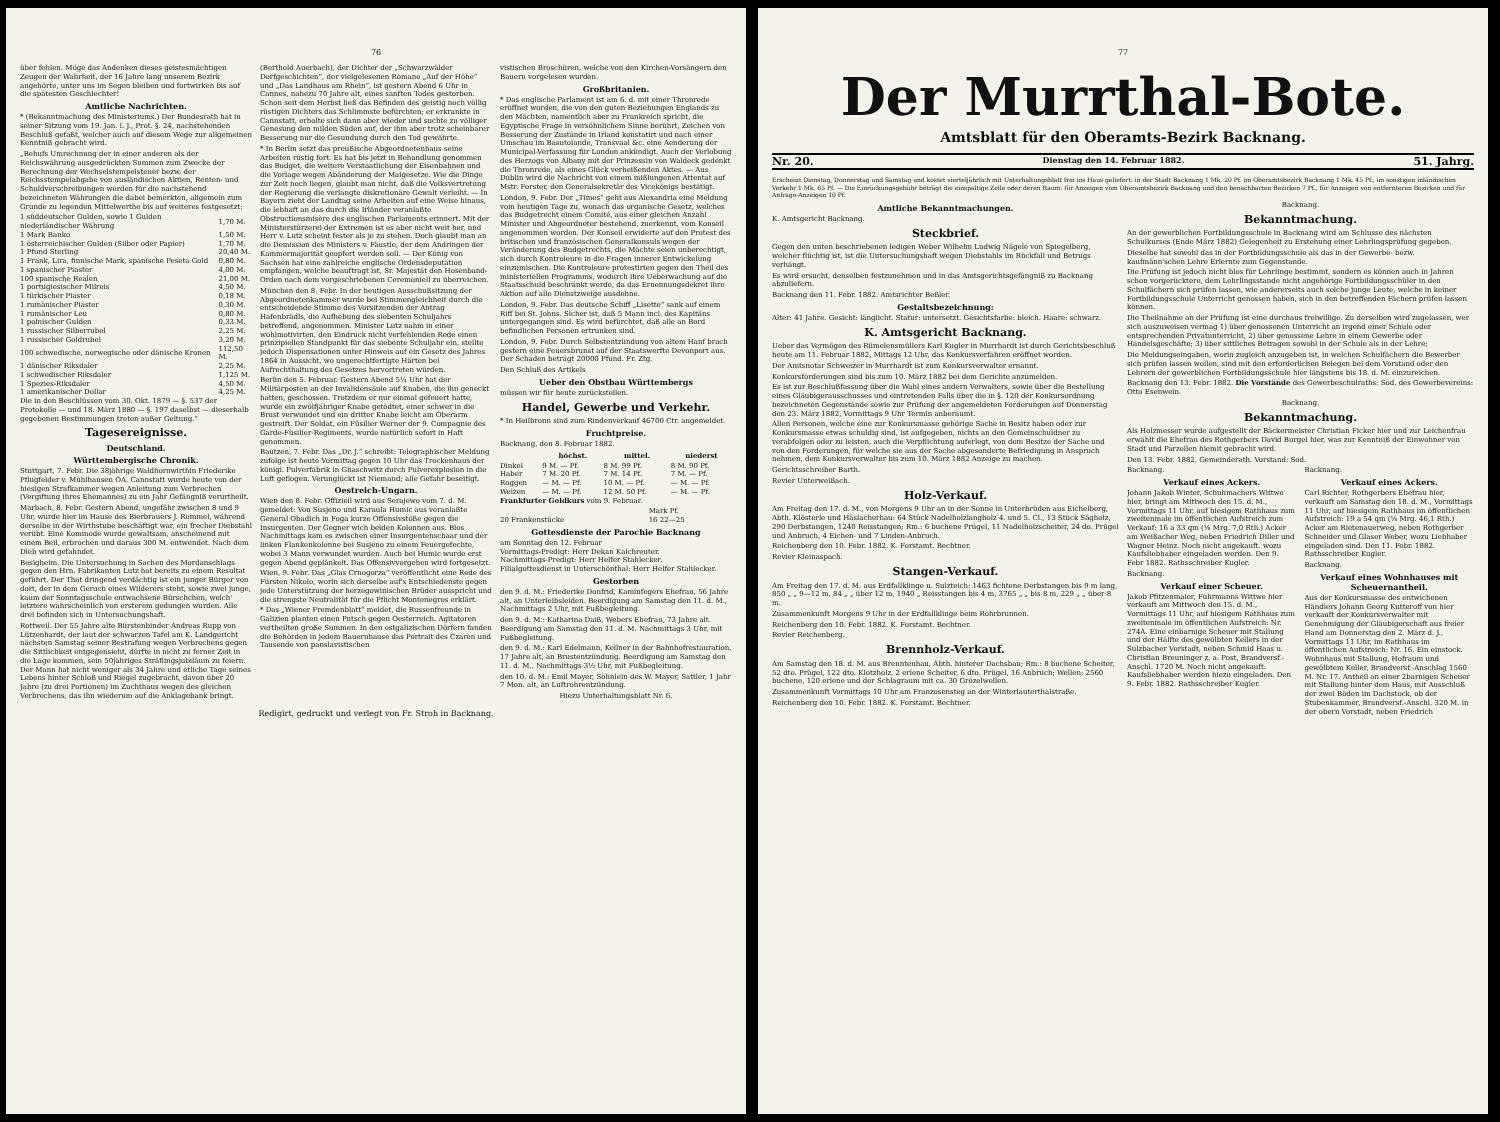76
über fehlen. Möge das Andenken dieses geistesmächtigen Zeugen der Wahrheit, der 16 Jahre lang unserem Bezirk angehörte, unter uns im Segen bleiben und fortwirken bis auf die spätesten Geschlechter!
Amtliche Nachrichten.
* (Bekanntmachung des Ministeriums.) Der Bundesrath hat in seiner Sitzung vom 19. Jan. l. J., Prot. §. 24, nachstehenden Beschluß gefaßt, welcher auch auf diesem Wege zur allgemeinen Kenntniß gebracht wird.
„Behufs Umrechnung der in einer anderen als der Reichswährung ausgedrückten Summen zum Zwecke der Berechnung der Wechselstempelsteuer bezw. der Reichsstempelabgabe von ausländischen Aktien, Renten- und Schuldverschreibungen werden für die nachstehend bezeichneten Währungen die dabei bemerkten, allgemein zum Grunde zu legenden Mittelwerthe bis auf weiteres festgesetzt:
| 1 süddeutscher Gulden, sowie 1 Gulden niederländischer Währung | 1,70 M. |
| 1 Mark Banko | 1,50 M. |
| 1 österreichischer Gulden (Silber oder Papier) | 1,70 M. |
| 1 Pfund Sterling | 20,40 M. |
| 1 Frank, Lira, finnische Mark, spanische Peseta Gold | 0,80 M. |
| 1 spanischer Piaster | 4,00 M. |
| 100 spanische Realen | 21,00 M. |
| 1 portugiesischer Milreis | 4,50 M. |
| 1 türkischer Piaster | 0,18 M. |
| 1 rumänischer Piaster | 0,30 M. |
| 1 rumänischer Leu | 0,80 M. |
| 1 polnischer Gulden | 0,33 M. |
| 1 russischer Silberrubel | 2,25 M. |
| 1 russischer Goldrubel | 3,20 M. |
| 100 schwedische, norwegische oder dänische Kronen | 112,50 M. |
| 1 dänischer Riksdaler | 2,25 M. |
| 1 schwedischer Riksdaler | 1,125 M. |
| 1 Spezies-Riksdaler | 4,50 M. |
| 1 amerikanischer Dollar | 4,25 M. |
Die in den Beschlüssen vom 30. Okt. 1879 — §. 537 der Protokolle — und 18. März 1880 — §. 197 daselbst — dieserhalb gegebenen Bestimmungen treten außer Geltung.“
Tagesereignisse.
Deutschland.
Württembergische Chronik.
Stuttgart, 7. Febr. Die 38jährige Waldhornwirthin Friederike Pflugfelder v. Mühlhausen OA. Cannstatt wurde heute von der hiesigen Strafkammer wegen Anleitung zum Verbrechen (Vergiftung ihres Ehemannes) zu ein Jahr Gefängniß verurtheilt.
Marbach, 8. Febr. Gestern Abend, ungefähr zwischen 8 und 9 Uhr, wurde hier im Hause des Bierbrauers J. Rommel, während derselbe in der Wirthstube beschäftigt war, ein frecher Diebstahl verübt. Eine Kommode wurde gewaltsam, anscheinend mit einem Beil, erbrochen und daraus 300 M. entwendet. Nach dem Dieb wird gefahndet.
Besigheim. Die Untersuchung in Sachen des Mordanschlags gegen den Hrn. Fabrikanten Lutz hat bereits zu einem Resultat geführt. Der That dringend verdächtig ist ein junger Bürger von dort, der in dem Geruch eines Wilderers steht, sowie zwei junge, kaum der Sonntagsschule entwachsene Bürschchen, welch' letztere wahrscheinlich von ersterem gedungen wurden. Alle drei befinden sich in Untersuchungshaft.
Rottweil. Der 55 Jahre alte Bürstenbinder Andreas Rupp von Lützenhardt, der laut der schwarzen Tafel am K. Landgericht nächsten Samstag seiner Bestrafung wegen Verbrechens gegen die Sittlichkeit entgegensieht, dürfte in nicht zu ferner Zeit in die Lage kommen, sein 50jähriges Sträflingsjubiläum zu feiern. Der Mann hat nicht weniger als 34 Jahre und etliche Tage seines Lebens hinter Schloß und Riegel zugebracht, davon über 20 Jahre (zu drei Portionen) im Zuchthaus wegen des gleichen Verbrechens, das ihn wiederum auf die Anklagebank bringt.
(Berthold Auerbach), der Dichter der „Schwarzwälder Dorfgeschichten“, der vielgelesenen Romane „Auf der Höhe“ und „Das Landhaus am Rhein“, ist gestern Abend 6 Uhr in Cannes, nahezu 70 Jahre alt, eines sanften Todes gestorben. Schon seit dem Herbst ließ das Befinden des geistig noch völlig rüstigen Dichters das Schlimmste befürchten; er erkrankte in Cannstatt, erholte sich dann aber wieder und suchte zu völliger Genesung den milden Süden auf, der ihm aber trotz scheinbarer Besserung nur die Gesundung durch den Tod gewährte.
* In Berlin setzt das preußische Abgeordnetenhaus seine Arbeiten rüstig fort. Es hat bis jetzt in Behandlung genommen das Budget, die weitere Verstaatlichung der Eisenbahnen und die Vorlage wegen Abänderung der Maigesetze. Wie die Dinge zur Zeit noch liegen, glaubt man nicht, daß die Volksvertretung der Regierung die verlangte diskretionäre Gewalt verleiht. — In Bayern zieht der Landtag seine Arbeiten auf eine Weise hinaus, die lebhaft an das durch die Irländer veranlaßte Obstructionsmisère des englischen Parlaments erinnert. Mit der Ministerstürzerei der Extremen ist es aber nicht weit her, und Herr v. Lutz scheint fester als je zu stehen. Doch glaubt man an die Demission des Ministers v. Fäustle, der dem Andringen der Kammermajorität geopfert werden soll. — Der König von Sachsen hat eine zahlreiche englische Ordensdeputation empfangen, welche beauftragt ist, Sr. Majestät den Hosenband-Orden nach dem vorgeschriebenen Ceremoniell zu überreichen.
München den 8. Febr. In der heutigen Ausschußsitzung der Abgeordnetenkammer wurde bei Stimmengleichheit durch die entscheidende Stimme des Vorsitzenden der Antrag Hafenbrädls, die Aufhebung des siebenten Schuljahrs betreffend, angenommen. Minister Lutz nahm in einer wohlmotivirten, den Eindruck nicht verfehlenden Rede einen prinzipiellen Standpunkt für das siebente Schuljahr ein, stellte jedoch Dispensationen unter Hinweis auf ein Gesetz des Jahres 1864 in Aussicht, wo ungerechtfertigte Härten bei Aufrechthaltung des Gesetzes hervortreten würden.
Berlin den 5. Februar. Gestern Abend 5¼ Uhr hat der Militärposten an der Invalidensäule auf Knaben, die ihn geneckt hatten, geschossen. Trotzdem er nur einmal gefeuert hatte, wurde ein zwölfjähriger Knabe getödtet, einer schwer in die Brust verwundet und ein dritter Knabe leicht am Oberarm gestreift. Der Soldat, ein Füsilier Werner der 9. Compagnie des Garde-Füsilier-Regiments, wurde natürlich sofort in Haft genommen.
Bautzen, 7. Febr. Das „Dr. J.“ schreibt: Telegraphischer Meldung zufolge ist heute Vormittag gegen 10 Uhr das Trockenhaus der königl. Pulverfabrik in Gnaschwitz durch Pulverexplosion in die Luft geflogen. Verunglückt ist Niemand; alle Gefahr beseitigt.
Oestreich-Ungarn.
Wien den 8. Febr. Offiziell wird aus Serajewo vom 7. d. M. gemeldet: Von Susjeno und Karaula Humic aus veranlaßte General Obadich in Foga kurze Offensivstöße gegen die Insurgenten. Der Gegner wich beiden Kolonnen aus. Blos Nachmittags kam es zwischen einer Insurgentenschaar und der linken Flankenkolonne bei Susjeno zu einem Feuergefechte, wobei 3 Mann verwundet wurden. Auch bei Humic wurde erst gegen Abend geplänkelt. Das Offensivvorgehen wird fortgesetzt.
Wien, 9. Febr. Das „Glas Crnogorza“ veröffentlicht eine Rede des Fürsten Nikolo, worin sich derselbe auf's Entschiedenste gegen jede Unterstützung der herzegowinischen Brüder ausspricht und die strengste Neutralität für die Pflicht Montenegros erklärt.
* Das „Wiener Fremdenblatt“ meldet, die Russenfreunde in Galizien planten einen Putsch gegen Oesterreich. Agitatoren vertheilten große Summen. In den ostgalizischen Dörfern fanden die Behörden in jedem Bauernhause das Portrait des Czaren und Tausende von panslavistischen
vistischen Broschüren, welche von den Kirchen-Vorsängern den Bauern vorgelesen wurden.
Großbritanien.
* Das englische Parlament ist am 6. d. mit einer Thronrede eröffnet worden, die von den guten Beziehungen Englands zu den Mächten, namentlich aber zu Frankreich spricht, die Egyptische Frage in versöhnlichem Sinne berührt, Zeichen von Besserung der Zustände in Irland konstatirt und nach einer Umschau im Basutolande, Transvaal &c. eine Aenderung der Municipal-Verfassung für London ankündigt. Auch der Verlobung des Herzogs von Albany mit der Prinzessin von Waldeck gedenkt die Thronrede, als eines Glück verheißenden Aktes. — Aus Dublin wird die Nachricht von einem mißlungenen Attentat auf Mstr. Forster, den Generalsekretär des Vicekönigs bestätigt.
London, 9. Febr. Der „Times“ geht aus Alexandria eine Meldung vom heutigen Tage zu, wonach das organische Gesetz, welches das Budgetrecht einem Comité, aus einer gleichen Anzahl Minister und Abgeordneter bestehend, zuerkennt, vom Konseil angenommen worden. Der Konseil erwiderte auf den Protest des britischen und französischen Generalkonsuls wegen der Veränderung des Budgetrechts, die Mächte seien unberechtigt, sich durch Kontroleure in die Fragen innerer Entwickelung einzumischen. Die Kontroleure protestirten gegen den Theil des ministeriellen Programms, wodurch ihre Ueberwachung auf die Staatsschuld beschränkt werde, da das Ernennungsdekret ihre Aktion auf alle Dienstzweige ausdehne.
London, 9. Febr. Das deutsche Schiff „Lisette“ sank auf einem Riff bei St. Johns. Sicher ist, daß 5 Mann incl. des Kapitäns untergegangen sind. Es wird befürchtet, daß alle an Bord befindlichen Personen ertrunken sind.
London, 9. Febr. Durch Selbstentzündung von altem Hanf brach gestern eine Feuersbrunst auf der Staatswerfte Devonport aus. Der Schaden beträgt 20000 Pfund. Fr. Ztg.
Den Schluß des Artikels
Ueber den Obstbau Württembergs
müssen wir für heute zurückstellen.
Handel, Gewerbe und Verkehr.
* In Heilbronn sind zum Rindenverkauf 46700 Ctr. angemeldet.
Fruchtpreise.
Backnang, den 8. Februar 1882.
| | höchst. | mittel. | niederst |
| --- | --- | --- | --- |
| Dinkel | 9 M. — Pf. | 8 M. 99 Pf. | 8 M. 90 Pf. |
| Haber | 7 M. 20 Pf. | 7 M. 14 Pf. | 7 M. — Pf. |
| Roggen | — M. — Pf. | 10 M. — Pf. | — M. — Pf. |
| Weizen | — M. — Pf. | 12 M. 50 Pf. | — M. — Pf. |
Frankfurter Goldkurs vom 9. Februar.
| | Mark Pf. |
| 20 Frankenstücke | 16 22—25 |
Gottesdienste der Parochie Backnang
am Sonntag den 12. Februar
Vormittags-Predigt: Herr Dekan Kalchreuter.
Nachmittags-Predigt: Herr Helfer Stahlecker.
Filialgottesdienst in Unterschönthal: Herr Helfer Stahlecker.
Gestorben
den 9. d. M.: Friederike Donfrid, Kaminfegers Ehefrau, 56 Jahre alt, an Unterleibsleiden. Beerdigung am Samstag den 11. d. M., Nachmittags 2 Uhr, mit Fußbegleitung.
den 9. d. M.: Katharina Daiß, Webers Ehefrau, 73 Jahre alt. Beerdigung am Samstag den 11. d. M. Nachmittags 3 Uhr, mit Fußbegleitung.
den 9. d. M.: Karl Edelmann, Kellner in der Bahnhofrestauration, 17 Jahre alt, an Brustentzündung. Beerdigung am Samstag den 11. d. M., Nachmittags 3½ Uhr, mit Fußbegleitung.
den 10. d. M.: Emil Mayer, Söhnlein des W. Mayer, Sattler, 1 Jahr 7 Mon. alt, an Luftrohrentzündung.
Hiezu Unterhaltungsblatt Nr. 6.
Redigirt, gedruckt und verlegt von Fr. Stroh in Backnang.
77
Der Murrthal-Bote.
Amtsblatt für den Oberamts-Bezirk Backnang.
Nr. 20. Dienstag den 14. Februar 1882. 51. Jahrg.
Erscheint Dienstag, Donnerstag und Samstag und kostet vierteljährlich mit Unterhaltungsblatt frei ins Haus geliefert: in der Stadt Backnang 1 Mk. 20 Pf. im Oberamtsbezirk Backnang 1 Mk. 45 Pf., im sonstigen inländischen Verkehr 1 Mk. 65 Pf. — Die Einrückungsgebühr beträgt die einspaltige Zeile oder deren Raum: für Anzeigen vom Oberamtsbezirk Backnang und den benachbarten Bezirken 7 Pf., für Anzeigen von entfernteren Bezirken und für Anfrage-Anzeigen 10 Pf.
Amtliche Bekanntmachungen.
K. Amtsgericht Backnang.
Steckbrief.
Gegen den unten beschriebenen ledigen Weber Wilhelm Ludwig Nägele von Spiegelberg, welcher flüchtig ist, ist die Untersuchungshaft wegen Diebstahls im Rückfall und Betrugs verhängt.
Es wird ersucht, denselben festzunehmen und in das Amtsgerichtsgefängniß zu Backnang abzuliefern.
Backnang den 11. Febr. 1882. Amtsrichter Beßler.
Gestaltsbezeichnung:
Alter: 41 Jahre. Gesicht: länglicht. Statur: untersetzt. Gesichtsfarbe: bleich. Haare: schwarz.
K. Amtsgericht Backnang.
Ueber das Vermögen des Rümelensmüllers Karl Kugler in Murrhardt ist durch Gerichtsbeschluß heute am 11. Februar 1882, Mittags 12 Uhr, das Konkursverfahren eröffnet worden.
Der Amtsnotar Schweizer in Murrhardt ist zum Konkursverwalter ernannt.
Konkursforderungen sind bis zum 10. März 1882 bei dem Gerichte anzumelden.
Es ist zur Beschlußfassung über die Wahl eines andern Verwalters, sowie über die Bestellung eines Gläubigerausschusses und eintretenden Falls über die in §. 120 der Konkursordnung bezeichneten Gegenstände sowie zur Prüfung der angemeldeten Forderungen auf Donnerstag den 23. März 1882, Vormittags 9 Uhr Termin anberaumt.
Allen Personen, welche eine zur Konkursmasse gehörige Sache in Besitz haben oder zur Konkursmasse etwas schuldig sind, ist aufgegeben, nichts an den Gemeinschuldner zu verabfolgen oder zu leisten, auch die Verpflichtung auferlegt, von dem Besitze der Sache und von den Forderungen, für welche sie aus der Sache abgesonderte Befriedigung in Anspruch nehmen, dem Konkursverwalter bis zum 10. März 1882 Anzeige zu machen.
Gerichtsschreiber Barth.
Revier Unterweißach.
Holz-Verkauf.
Am Freitag den 17. d. M., von Morgens 9 Uhr an in der Sonne in Unterbrüden aus Eichelberg, Abth. Klösterle und Häslacherhau: 64 Stück Nadelholzlangholz 4. und 5. Cl., 13 Stück Sägholz, 290 Derbstangen, 1240 Reisstangen; Rm.: 6 buchene Prügel, 11 Nadelholzscheiter, 24 do. Prügel und Anbruch, 4 Eichen- und 7 Linden-Anbruch.
Reichenberg den 10. Febr. 1882. K. Forstamt. Bechtner.
Revier Kleinaspach.
Stangen-Verkauf.
Am Freitag den 17. d. M. aus Erdfallklinge u. Sulzteich: 1463 fichtene Derbstangen bis 9 m lang, 850 „ „ 9—12 m, 84 „ „ über 12 m, 1940 „ Reisstangen bis 4 m, 3765 „ „ bis 8 m, 229 „ „ über 8 m.
Zusammenkunft Morgens 9 Uhr in der Erdfallklinge beim Rohrbrunnen.
Reichenberg den 10. Febr. 1882. K. Forstamt. Bechtner.
Revier Reichenberg.
Brennholz-Verkauf.
Am Samstag den 18. d. M. aus Brenntenhau, Abth. hinterer Dachsbau; Rm.: 8 buchene Scheiter, 52 dto. Prügel, 122 dto. Klotzholz, 2 erlene Scheiter, 6 dto. Prügel, 16 Anbruch; Wellen: 2560 buchene, 120 erlene und der Schlagraum mit ca. 30 Grözelwellen.
Zusammenkunft Vormittags 10 Uhr am Franzosensteg an der Winterlauterthalstraße.
Reichenberg den 10. Febr. 1882. K. Forstamt. Bechtner.
Backnang.
Bekanntmachung.
An der gewerblichen Fortbildungsschule in Backnang wird am Schlusse des nächsten Schulkurses (Ende März 1882) Gelegenheit zu Erstehung einer Lehrlingsprüfung gegeben.
Dieselbe hat sowohl das in der Fortbildungsschule als das in der Gewerbe- bezw. kaufmänn'schen Lehre Erlernte zum Gegenstande.
Die Prüfung ist jedoch nicht blos für Lehrlinge bestimmt, sondern es können auch in Jahren schon vorgerücktere, dem Lehrlingsstande nicht angehörige Fortbildungsschüler in den Schulfächern sich prüfen lassen, wie andererseits auch solche junge Leute, welche in keiner Fortbildungsschule Unterricht genossen haben, sich in den betreffenden Fächern prüfen lassen können.
Die Theilnahme an der Prüfung ist eine durchaus freiwillige. Zu derselben wird zugelassen, wer sich auszuweisen vermag 1) über genossenen Unterricht an irgend einer Schule oder entsprechenden Privatunterricht, 2) über genossene Lehre in einem Gewerbe oder Handelsgeschäfte; 3) über sittliches Betragen sowohl in der Schule als in der Lehre;
Die Meldungseingaben, worin zugleich anzugeben ist, in welchen Schulfächern die Bewerber sich prüfen lassen wollen, sind mit den erforderlichen Belegen bei dem Vorstand oder den Lehrern der gewerblichen Fortbildungsschule hier längstens bis 18. d. M. einzureichen.
Backnang den 13. Febr. 1882. Die Vorstände des Gewerbeschulraths: Sod. des Gewerbevereins: Otto Esenwein.
Backnang.
Bekanntmachung.
Als Holzmesser wurde aufgestellt der Bäckermeister Christian Ficker hier und zur Leichenfrau erwählt die Ehefrau des Rothgerbers David Burgel hier, was zur Kenntniß der Einwohner von Stadt und Parzellen hiemit gebracht wird.
Den 13. Febr. 1882. Gemeinderath. Vorstand: Sod.
Backnang.
Verkauf eines Ackers.
Johann Jakob Winter, Schuhmachers Wittwe hier, bringt am Mittwoch den 15. d. M., Vormittags 11 Uhr, auf hiesigem Rathhaus zum zweitenmale im öffentlichen Aufstreich zum Verkauf: 16 a 33 qm (⅛ Mrg. 7,0 Rth.) Acker am Weißacher Weg, neben Friedrich Diller und Wagner Heinz. Noch nicht angekauft. wozu Kaufsliebhaber eingeladen werden. Den 9. Febr 1882. Rathsschreiber Kugler.
Backnang.
Verkauf einer Scheuer.
Jakob Pfitzenmaier, Fuhrmanns Wittwe hier verkauft am Mittwoch den 15. d. M., Vormittags 11 Uhr, auf hiesigem Rathhaus zum zweitenmale im öffentlichen Aufstreich: Nr. 274A. Eine einbarnige Scheuer mit Stallung und der Hälfte des gewölbten Kellers in der Sulzbacher Vorstadt, neben Schmid Haas u. Christian Breuninger z. a. Post, Brandversf.-Anschl. 1720 M. Noch nicht angekauft. Kaufsliebhaber werden hiezu eingeladen. Den 9. Febr. 1882. Rathsschreiber Kugler.
Backnang.
Verkauf eines Ackers.
Carl Richter, Rothgerbers Ehefrau hier, verkauft am Samstag den 18. d. M., Vormittags 11 Uhr, auf hiesigem Rathhaus im öffentlichen Aufstreich: 19 a 54 qm (⅛ Mrg. 46,1 Rth.) Acker am Rietenauerweg, neben Rothgerber Schneider und Glaser Weber, wozu Liebhaber eingeladen sind. Den 11. Febr. 1882. Rathsschreiber Kugler.
Backnang.
Verkauf eines Wohnhauses mit Scheuernantheil.
Aus der Konkursmasse des entwichenen Händlers Johann Georg Kutteroff von hier verkauft der Konkursverwalter mit Genehmigung der Gläubigerschaft aus freier Hand am Donnerstag den 2. März d. J., Vormittags 11 Uhr, im Rathhaus im öffentlichen Aufstreich: Nr. 16. Ein einstock. Wohnhaus mit Stallung, Hofraum und gewölbtem Keller, Brandversf.-Anschlag 1560 M. Nr. 17. Antheil an einer 2barnigen Scheuer mit Stallung hinter dem Haus, mit Ausschluß der zwei Böden im Dachstock, ob der Stubenkammer, Brandversf.-Anschl. 320 M. in der obern Vorstadt, neben Friedrich